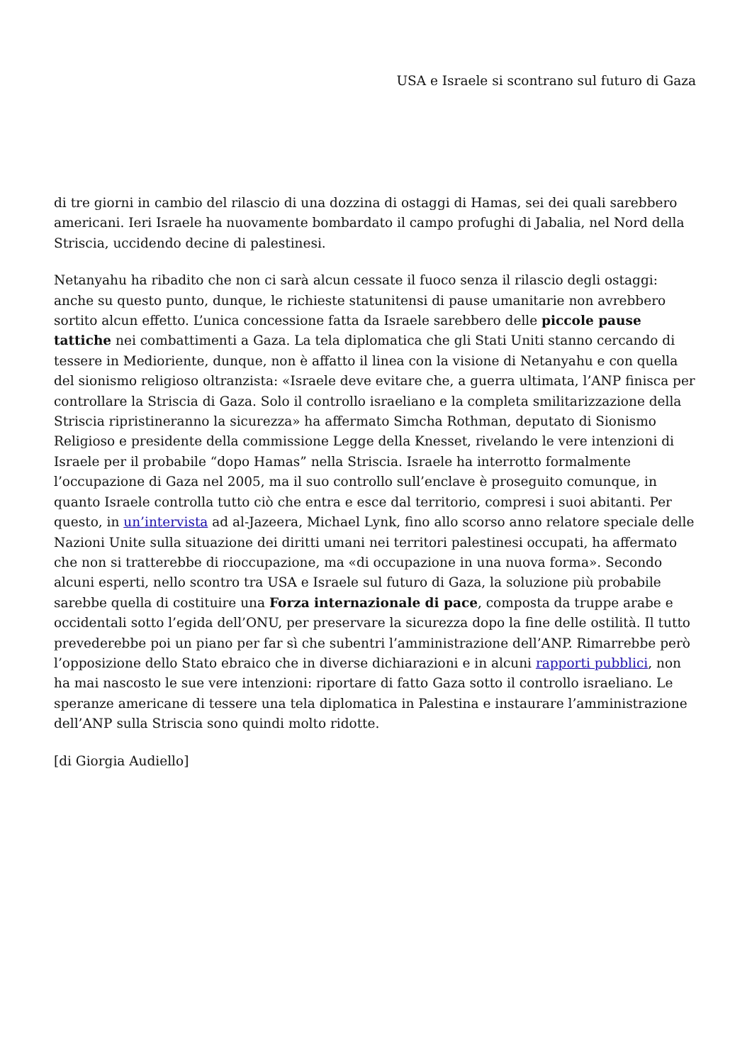USA e Israele si scontrano sul futuro di Gaza
di tre giorni in cambio del rilascio di una dozzina di ostaggi di Hamas, sei dei quali sarebbero americani. Ieri Israele ha nuovamente bombardato il campo profughi di Jabalia, nel Nord della Striscia, uccidendo decine di palestinesi.
Netanyahu ha ribadito che non ci sarà alcun cessate il fuoco senza il rilascio degli ostaggi: anche su questo punto, dunque, le richieste statunitensi di pause umanitarie non avrebbero sortito alcun effetto. L’unica concessione fatta da Israele sarebbero delle piccole pause tattiche nei combattimenti a Gaza. La tela diplomatica che gli Stati Uniti stanno cercando di tessere in Medioriente, dunque, non è affatto il linea con la visione di Netanyahu e con quella del sionismo religioso oltranzista: «Israele deve evitare che, a guerra ultimata, l’ANP finisca per controllare la Striscia di Gaza. Solo il controllo israeliano e la completa smilitarizzazione della Striscia ripristineranno la sicurezza» ha affermato Simcha Rothman, deputato di Sionismo Religioso e presidente della commissione Legge della Knesset, rivelando le vere intenzioni di Israele per il probabile “dopo Hamas” nella Striscia. Israele ha interrotto formalmente l’occupazione di Gaza nel 2005, ma il suo controllo sull’enclave è proseguito comunque, in quanto Israele controlla tutto ciò che entra e esce dal territorio, compresi i suoi abitanti. Per questo, in un’intervista ad al-Jazeera, Michael Lynk, fino allo scorso anno relatore speciale delle Nazioni Unite sulla situazione dei diritti umani nei territori palestinesi occupati, ha affermato che non si tratterebbe di rioccupazione, ma «di occupazione in una nuova forma». Secondo alcuni esperti, nello scontro tra USA e Israele sul futuro di Gaza, la soluzione più probabile sarebbe quella di costituire una Forza internazionale di pace, composta da truppe arabe e occidentali sotto l’egida dell’ONU, per preservare la sicurezza dopo la fine delle ostilità. Il tutto prevederebbe poi un piano per far sì che subentri l’amministrazione dell’ANP. Rimarrebbe però l’opposizione dello Stato ebraico che in diverse dichiarazioni e in alcuni rapporti pubblici, non ha mai nascosto le sue vere intenzioni: riportare di fatto Gaza sotto il controllo israeliano. Le speranze americane di tessere una tela diplomatica in Palestina e instaurare l’amministrazione dell’ANP sulla Striscia sono quindi molto ridotte.
[di Giorgia Audiello]